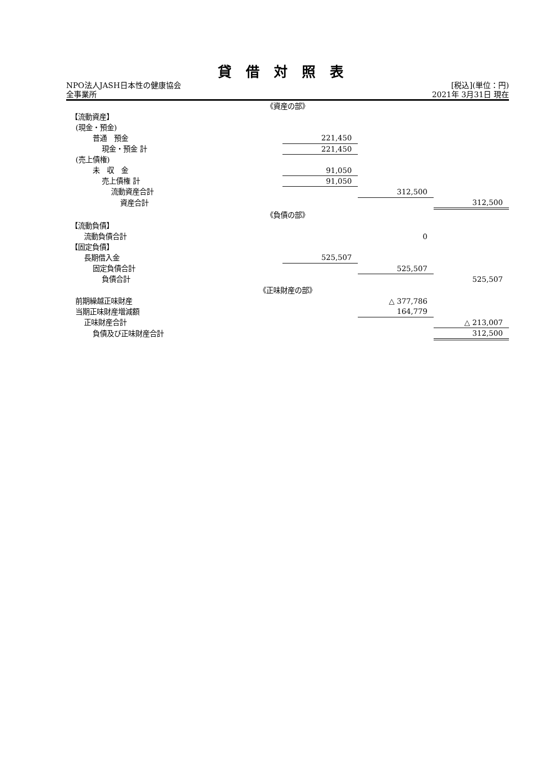貸借対照表
NPO法人JASH日本性の健康協会 [税込](単位：円)
全事業所 2021年 3月31日 現在
| 《資産の部》 | | | |
| 【流動資産】 | | | |
| (現金・預金) | | | |
| 普通 預金 | 221,450 | | |
| 現金・預金 計 | 221,450 | | |
| (売上債権) | | | |
| 未 収 金 | 91,050 | | |
| 売上債権 計 | 91,050 | | |
| 流動資産合計 | | 312,500 | |
| 資産合計 | | | 312,500 |
| 《負債の部》 | | | |
| 【流動負債】 | | | |
| 流動負債合計 | | 0 | |
| 【固定負債】 | | | |
| 長期借入金 | 525,507 | | |
| 固定負債合計 | | 525,507 | |
| 負債合計 | | | 525,507 |
| 《正味財産の部》 | | | |
| 前期繰越正味財産 | | △ 377,786 | |
| 当期正味財産増減額 | | 164,779 | |
| 正味財産合計 | | | △ 213,007 |
| 負債及び正味財産合計 | | | 312,500 |